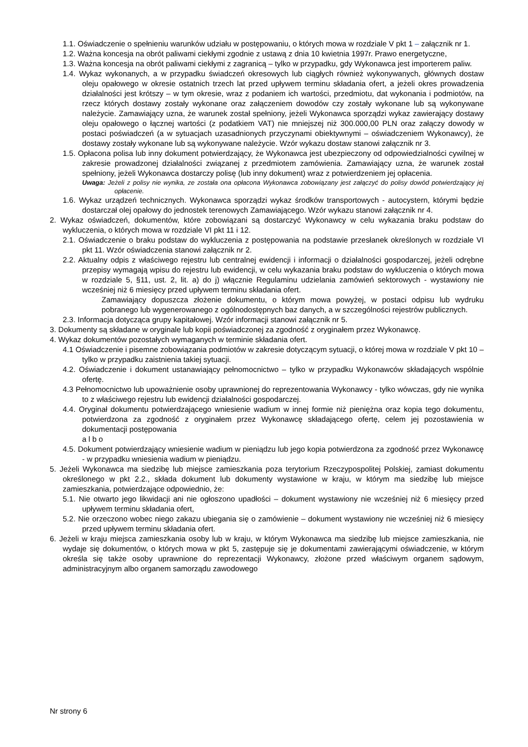1.1. Oświadczenie o spełnieniu warunków udziału w postępowaniu, o których mowa w rozdziale V pkt 1 – załącznik nr 1.
1.2. Ważna koncesja na obrót paliwami ciekłymi zgodnie z ustawą z dnia 10 kwietnia 1997r. Prawo energetyczne,
1.3. Ważna koncesja na obrót paliwami ciekłymi z zagranicą – tylko w przypadku, gdy Wykonawca jest importerem paliw.
1.4. Wykaz wykonanych, a w przypadku świadczeń okresowych lub ciągłych również wykonywanych, głównych dostaw oleju opałowego w okresie ostatnich trzech lat przed upływem terminu składania ofert, a jeżeli okres prowadzenia działalności jest krótszy – w tym okresie, wraz z podaniem ich wartości, przedmiotu, dat wykonania i podmiotów, na rzecz których dostawy zostały wykonane oraz załączeniem dowodów czy zostały wykonane lub są wykonywane należycie. Zamawiający uzna, że warunek został spełniony, jeżeli Wykonawca sporządzi wykaz zawierający dostawy oleju opałowego o łącznej wartości (z podatkiem VAT) nie mniejszej niż 300.000,00 PLN oraz załączy dowody w postaci poświadczeń (a w sytuacjach uzasadnionych przyczynami obiektywnymi – oświadczeniem Wykonawcy), że dostawy zostały wykonane lub są wykonywane należycie. Wzór wykazu dostaw stanowi załącznik nr 3.
1.5. Opłacona polisa lub inny dokument potwierdzający, że Wykonawca jest ubezpieczony od odpowiedzialności cywilnej w zakresie prowadzonej działalności związanej z przedmiotem zamówienia. Zamawiający uzna, że warunek został spełniony, jeżeli Wykonawca dostarczy polisę (lub inny dokument) wraz z potwierdzeniem jej opłacenia.
Uwaga: Jeżeli z polisy nie wynika, ze została ona opłacona Wykonawca zobowiązany jest załączyć do polisy dowód potwierdzający jej opłacenie.
1.6. Wykaz urządzeń technicznych. Wykonawca sporządzi wykaz środków transportowych - autocystern, którymi będzie dostarczał olej opałowy do jednostek terenowych Zamawiającego. Wzór wykazu stanowi załącznik nr 4.
2. Wykaz oświadczeń, dokumentów, które zobowiązani są dostarczyć Wykonawcy w celu wykazania braku podstaw do wykluczenia, o których mowa w rozdziale VI pkt 11 i 12.
2.1. Oświadczenie o braku podstaw do wykluczenia z postępowania na podstawie przesłanek określonych w rozdziale VI pkt 11. Wzór oświadczenia stanowi załącznik nr 2.
2.2. Aktualny odpis z właściwego rejestru lub centralnej ewidencji i informacji o działalności gospodarczej, jeżeli odrębne przepisy wymagają wpisu do rejestru lub ewidencji, w celu wykazania braku podstaw do wykluczenia o których mowa w rozdziale 5, §11, ust. 2, lit. a) do j) włącznie Regulaminu udzielania zamówień sektorowych - wystawiony nie wcześniej niż 6 miesięcy przed upływem terminu składania ofert.
Zamawiający dopuszcza złożenie dokumentu, o którym mowa powyżej, w postaci odpisu lub wydruku pobranego lub wygenerowanego z ogólnodostępnych baz danych, a w szczególności rejestrów publicznych.
2.3. Informacja dotycząca grupy kapitałowej. Wzór informacji stanowi załącznik nr 5.
3. Dokumenty są składane w oryginale lub kopii poświadczonej za zgodność z oryginałem przez Wykonawcę.
4. Wykaz dokumentów pozostałych wymaganych w terminie składania ofert.
4.1 Oświadczenie i pisemne zobowiązania podmiotów w zakresie dotyczącym sytuacji, o której mowa w rozdziale V pkt 10 – tylko w przypadku zaistnienia takiej sytuacji.
4.2. Oświadczenie i dokument ustanawiający pełnomocnictwo – tylko w przypadku Wykonawców składających wspólnie ofertę.
4.3 Pełnomocnictwo lub upoważnienie osoby uprawnionej do reprezentowania Wykonawcy - tylko wówczas, gdy nie wynika to z właściwego rejestru lub ewidencji działalności gospodarczej.
4.4. Oryginał dokumentu potwierdzającego wniesienie wadium w innej formie niż pieniężna oraz kopia tego dokumentu, potwierdzona za zgodność z oryginałem przez Wykonawcę składającego ofertę, celem jej pozostawienia w dokumentacji postępowania
a l b o
4.5. Dokument potwierdzający wniesienie wadium w pieniądzu lub jego kopia potwierdzona za zgodność przez Wykonawcę - w przypadku wniesienia wadium w pieniądzu.
5. Jeżeli Wykonawca ma siedzibę lub miejsce zamieszkania poza terytorium Rzeczypospolitej Polskiej, zamiast dokumentu określonego w pkt 2.2., składa dokument lub dokumenty wystawione w kraju, w którym ma siedzibę lub miejsce zamieszkania, potwierdzające odpowiednio, że:
5.1. Nie otwarto jego likwidacji ani nie ogłoszono upadłości – dokument wystawiony nie wcześniej niż 6 miesięcy przed upływem terminu składania ofert,
5.2. Nie orzeczono wobec niego zakazu ubiegania się o zamówienie – dokument wystawiony nie wcześniej niż 6 miesięcy przed upływem terminu składania ofert.
6. Jeżeli w kraju miejsca zamieszkania osoby lub w kraju, w którym Wykonawca ma siedzibę lub miejsce zamieszkania, nie wydaje się dokumentów, o których mowa w pkt 5, zastępuje się je dokumentami zawierającymi oświadczenie, w którym określa się także osoby uprawnione do reprezentacji Wykonawcy, złożone przed właściwym organem sądowym, administracyjnym albo organem samorządu zawodowego
Nr strony 6